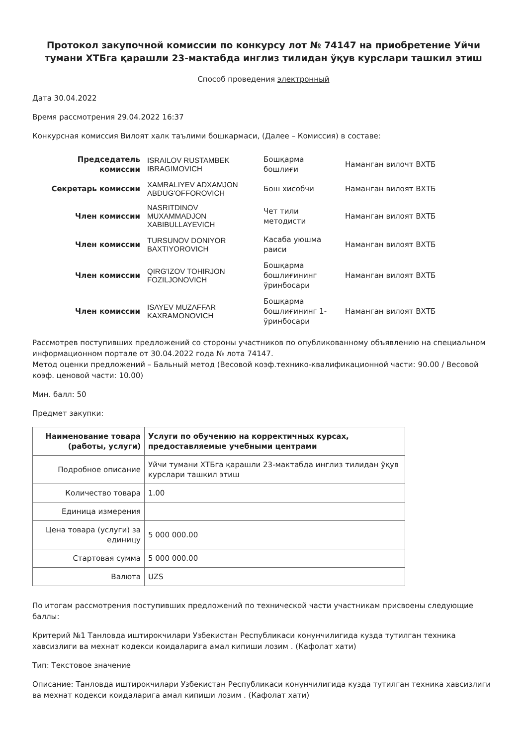Протокол закупочной комиссии по конкурсу лот № 74147 на приобретение Уйчи тумани ХТБга қарашли 23-мактабда инглиз тилидан ўқув курслари ташкил этиш
Способ проведения электронный
Дата 30.04.2022
Время рассмотрения 29.04.2022 16:37
Конкурсная комиссия Вилоят халк таълими бошкармаси, (Далее – Комиссия) в составе:
| Председатель комиссии | ISRAILOV RUSTAMBEK IBRAGIMOVICH | Бошқарма бошлиғи | Наманган вилочт ВХТБ |
| Секретарь комиссии | XAMRALIYEV ADXAMJON ABDUG'OFFOROVICH | Бош хисобчи | Наманган вилоят ВХТБ |
| Член комиссии | NASRITDINOV MUXAMMADJON XABIBULLAYEVICH | Чет тили методисти | Наманган вилоят ВХТБ |
| Член комиссии | TURSUNOV DONIYOR BAXTIYOROVICH | Касаба уюшма раиси | Наманган вилоят ВХТБ |
| Член комиссии | QIRG'IZOV TOHIRJON FOZILJONOVICH | Бошқарма бошлиғининг ўринбосари | Наманган вилоят ВХТБ |
| Член комиссии | ISAYEV MUZAFFAR KAXRAMONOVICH | Бошқарма бошлиғининг 1-ўринбосари | Наманган вилоят ВХТБ |
Рассмотрев поступивших предложений со стороны участников по опубликованному объявлению на специальном информационном портале от 30.04.2022 года № лота 74147.
Метод оценки предложений – Бальный метод (Весовой коэф.технико-квалификационной части: 90.00 / Весовой коэф. ценовой части: 10.00)
Мин. балл: 50
Предмет закупки:
| Наименование товара (работы, услуги) | Услуги по обучению на корректичных курсах, предоставляемые учебными центрами |
| --- | --- |
| Подробное описание | Уйчи тумани ХТБга қарашли 23-мактабда инглиз тилидан ўқув курслари ташкил этиш |
| Количество товара | 1.00 |
| Единица измерения | |
| Цена товара (услуги) за единицу | 5 000 000.00 |
| Стартовая сумма | 5 000 000.00 |
| Валюта | UZS |
По итогам рассмотрения поступивших предложений по технической части участникам присвоены следующие баллы:
Критерий №1 Танловда иштирокчилари Узбекистан Республикаси конунчилигида кузда тутилган техника хавсизлиги ва мехнат кодекси коидаларига амал кипиши лозим . (Кафолат хати)
Тип: Текстовое значение
Описание: Танловда иштирокчилари Узбекистан Республикаси конунчилигида кузда тутилган техника хавсизлиги ва мехнат кодекси коидаларига амал кипиши лозим . (Кафолат хати)